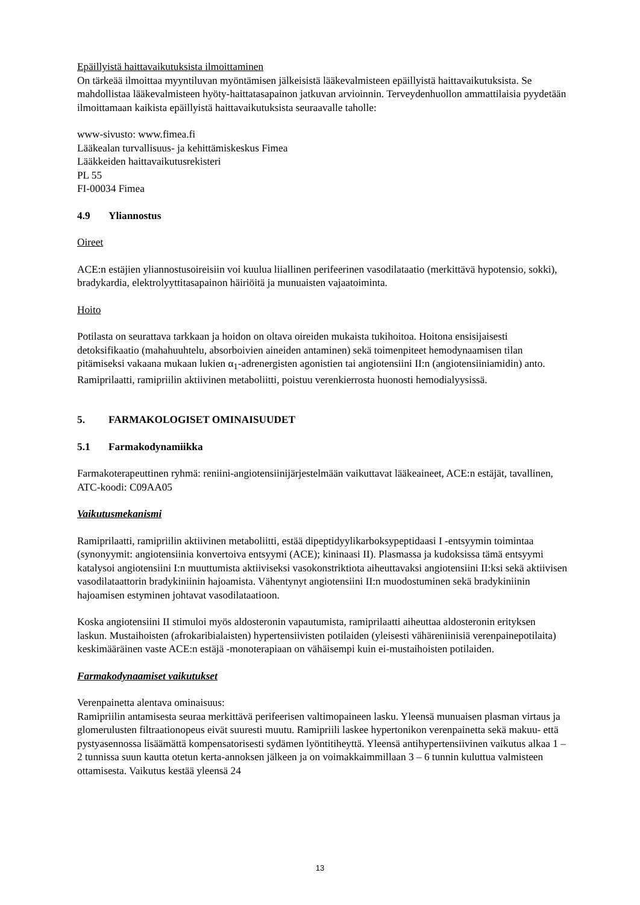Epäillyistä haittavaikutuksista ilmoittaminen
On tärkeää ilmoittaa myyntiluvan myöntämisen jälkeisistä lääkevalmisteen epäillyistä haittavaikutuksista. Se mahdollistaa lääkevalmisteen hyöty-haittatasapainon jatkuvan arvioinnin. Terveydenhuollon ammattilaisia pyydetään ilmoittamaan kaikista epäillyistä haittavaikutuksista seuraavalle taholle:
www-sivusto: www.fimea.fi
Lääkealan turvallisuus- ja kehittämiskeskus Fimea
Lääkkeiden haittavaikutusrekisteri
PL 55
FI-00034 Fimea
4.9 Yliannostus
Oireet
ACE:n estäjien yliannostusoireisiin voi kuulua liiallinen perifeerinen vasodilataatio (merkittävä hypotensio, sokki), bradykardia, elektrolyyttitasapainon häiriöitä ja munuaisten vajaatoiminta.
Hoito
Potilasta on seurattava tarkkaan ja hoidon on oltava oireiden mukaista tukihoitoa. Hoitona ensisijaisesti detoksifikaatio (mahahuuhtelu, absorboivien aineiden antaminen) sekä toimenpiteet hemodynaamisen tilan pitämiseksi vakaana mukaan lukien α<sub>1</sub>-adrenergisten agonistien tai angiotensiini II:n (angiotensiiniamidin) anto. Ramiprilaatti, ramipriilin aktiivinen metaboliitti, poistuu verenkierrosta huonosti hemodialyysissä.
5. FARMAKOLOGISET OMINAISUUDET
5.1 Farmakodynamiikka
Farmakoterapeuttinen ryhmä: reniini-angiotensiinijärjestelmään vaikuttavat lääkeaineet, ACE:n estäjät, tavallinen, ATC-koodi: C09AA05
Vaikutusmekanismi
Ramiprilaatti, ramipriilin aktiivinen metaboliitti, estää dipeptidyylikarboksypeptidaasi I -entsyymin toimintaa (synonyymit: angiotensiinia konvertoiva entsyymi (ACE); kininaasi II). Plasmassa ja kudoksissa tämä entsyymi katalysoi angiotensiini I:n muuttumista aktiiviseksi vasokonstriktiota aiheuttavaksi angiotensiini II:ksi sekä aktiivisen vasodilataattorin bradykiniinin hajoamista. Vähentynyt angiotensiini II:n muodostuminen sekä bradykiniinin hajoamisen estyminen johtavat vasodilataatioon.
Koska angiotensiini II stimuloi myös aldosteronin vapautumista, ramiprilaatti aiheuttaa aldosteronin erityksen laskun. Mustaihoisten (afrokaribialaisten) hypertensiivisten potilaiden (yleisesti vähäreniinisiä verenpainepotilaita) keskimääräinen vaste ACE:n estäjä -monoterapiaan on vähäisempi kuin ei-mustaihoisten potilaiden.
Farmakodynaamiset vaikutukset
Verenpainetta alentava ominaisuus:
Ramipriilin antamisesta seuraa merkittävä perifeerisen valtimopaineen lasku. Yleensä munuaisen plasman virtaus ja glomerulusten filtraationopeus eivät suuresti muutu. Ramipriili laskee hypertonikon verenpainetta sekä makuu- että pystyasennossa lisäämättä kompensatorisesti sydämen lyöntitiheyttä. Yleensä antihypertensiivinen vaikutus alkaa 1 – 2 tunnissa suun kautta otetun kerta-annoksen jälkeen ja on voimakkaimmillaan 3 – 6 tunnin kuluttua valmisteen ottamisesta. Vaikutus kestää yleensä 24
13